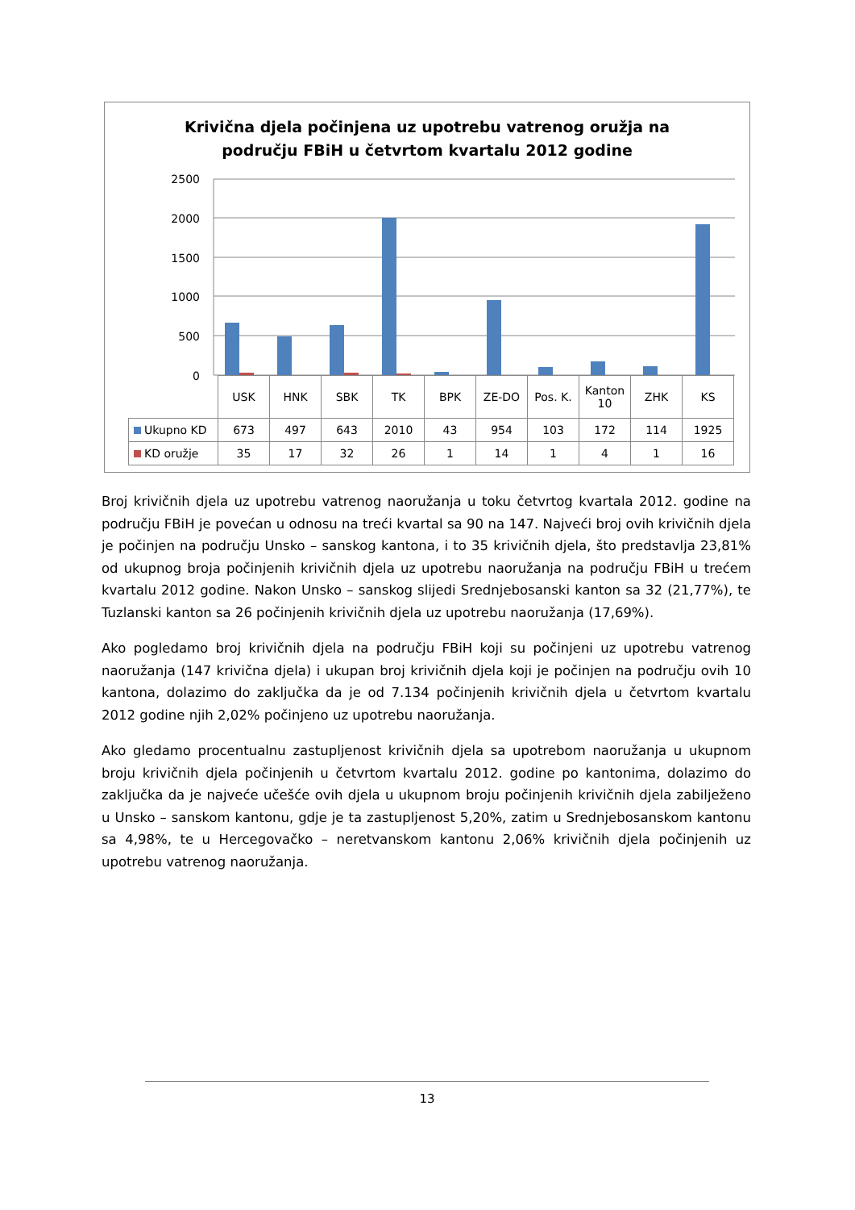Krivična djela počinjena uz upotrebu vatrenog oružja na
području FBiH u četvrtom kvartalu 2012 godine
2500
2000
1500
1000
500
0
| | USK | HNK | SBK | TK | BPK | ZE-DO | Pos. K. | Kanton 10 | ZHK | KS |
| Ukupno KD | 673 | 497 | 643 | 2010 | 43 | 954 | 103 | 172 | 114 | 1925 |
| KD oružje | 35 | 17 | 32 | 26 | 1 | 14 | 1 | 4 | 1 | 16 |
Broj krivičnih djela uz upotrebu vatrenog naoružanja u toku četvrtog kvartala 2012. godine na području FBiH je povećan u odnosu na treći kvartal sa 90 na 147. Najveći broj ovih krivičnih djela je počinjen na području Unsko – sanskog kantona, i to 35 krivičnih djela, što predstavlja 23,81% od ukupnog broja počinjenih krivičnih djela uz upotrebu naoružanja na području FBiH u trećem kvartalu 2012 godine. Nakon Unsko – sanskog slijedi Srednjebosanski kanton sa 32 (21,77%), te Tuzlanski kanton sa 26 počinjenih krivičnih djela uz upotrebu naoružanja (17,69%).
Ako pogledamo broj krivičnih djela na području FBiH koji su počinjeni uz upotrebu vatrenog naoružanja (147 krivična djela) i ukupan broj krivičnih djela koji je počinjen na području ovih 10 kantona, dolazimo do zaključka da je od 7.134 počinjenih krivičnih djela u četvrtom kvartalu 2012 godine njih 2,02% počinjeno uz upotrebu naoružanja.
Ako gledamo procentualnu zastupljenost krivičnih djela sa upotrebom naoružanja u ukupnom broju krivičnih djela počinjenih u četvrtom kvartalu 2012. godine po kantonima, dolazimo do zaključka da je najveće učešće ovih djela u ukupnom broju počinjenih krivičnih djela zabilježeno u Unsko – sanskom kantonu, gdje je ta zastupljenost 5,20%, zatim u Srednjebosanskom kantonu sa 4,98%, te u Hercegovačko – neretvanskom kantonu 2,06% krivičnih djela počinjenih uz upotrebu vatrenog naoružanja.
13